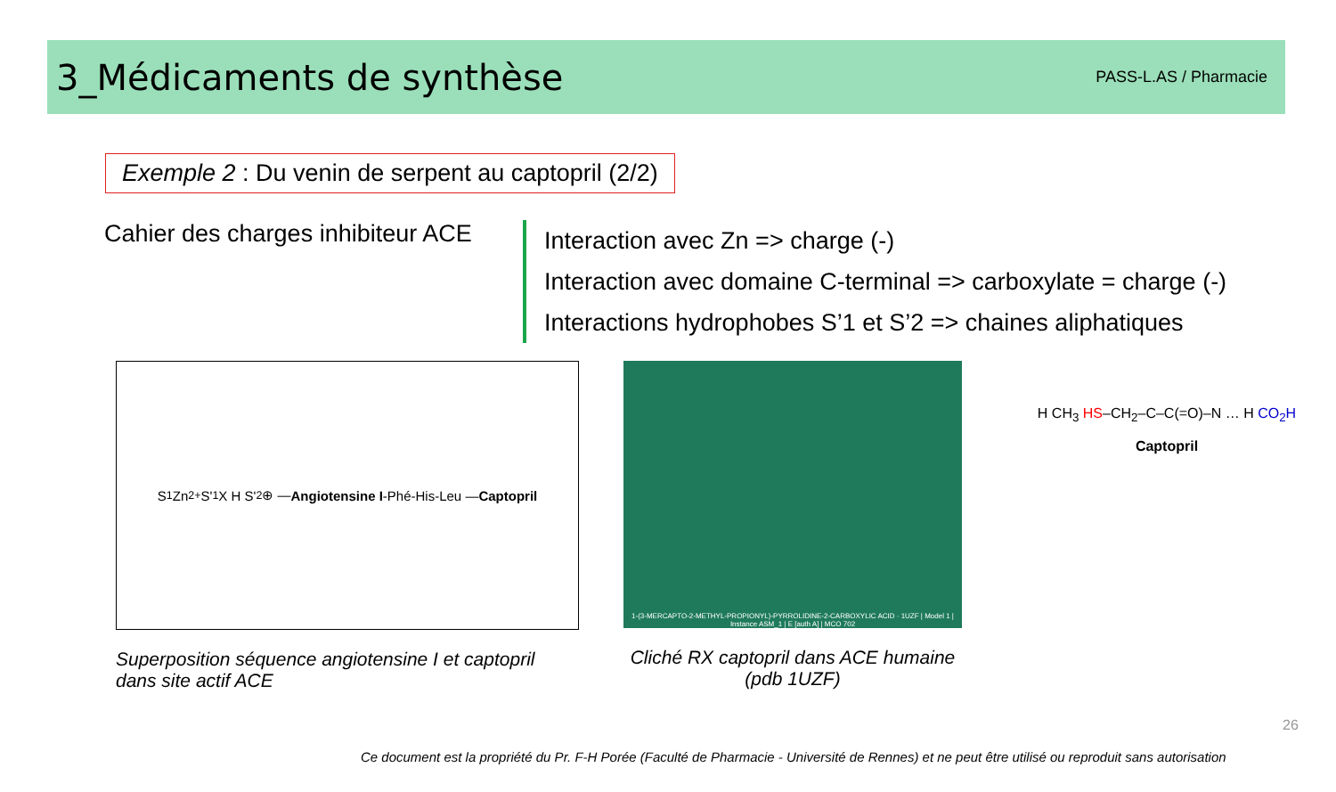3_Médicaments de synthèse
PASS-L.AS / Pharmacie
Exemple 2 : Du venin de serpent au captopril (2/2)
Cahier des charges inhibiteur ACE
Interaction avec Zn => charge (-)
Interaction avec domaine C-terminal => carboxylate = charge (-)
Interactions hydrophobes S’1 et S’2 => chaines aliphatiques
S<sub>1</sub> Zn<sup>2+</sup> S'<sub>1</sub> X H S'<sub>2</sub> ⊕ — Angiotensine I -Phé-His-Leu — Captopril
Superposition séquence angiotensine I et captopril dans site actif ACE
1-(3-MERCAPTO-2-METHYL-PROPIONYL)-PYRROLIDINE-2-CARBOXYLIC ACID · 1UZF | Model 1 | Instance ASM_1 | E [auth A] | MCO 702
Cliché RX captopril dans ACE humaine (pdb 1UZF)
H CH<sub>3</sub> HS–CH<sub>2</sub>–C–C(=O)–N … H CO<sub>2</sub>H
Captopril
26
Ce document est la propriété du Pr. F-H Porée (Faculté de Pharmacie - Université de Rennes) et ne peut être utilisé ou reproduit sans autorisation